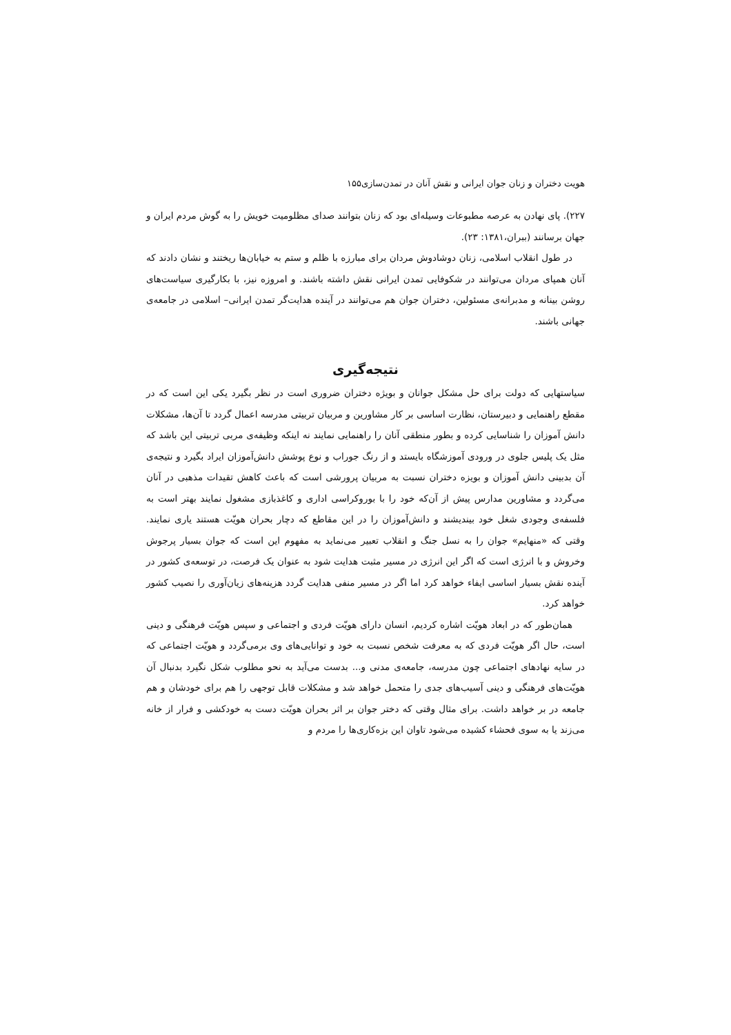هویت دختران و زنان جوان ایرانی و نقش آنان در تمدن‌سازی۱۵۵
۲۲۷). پای نهادن به عرصه مطبوعات وسیله‌ای بود که زنان بتوانند صدای مظلومیت خویش را به گوش مردم ایران و جهان برسانند (ببران،۱۳۸۱: ۲۳).
در طول انقلاب اسلامی، زنان دوشادوش مردان برای مبارزه با ظلم و ستم به خیابان‌ها ریختند و نشان دادند که آنان همپای مردان می‌توانند در شکوفایی تمدن ایرانی نقش داشته باشند. و امروزه نیز، با بکارگیری سیاست‌های روشن بینانه و مدبرانه‌ی مسئولین، دختران جوان هم می‌توانند در آینده هدایت‌گر تمدن ایرانی– اسلامی در جامعه‌ی جهانی باشند.
نتیجه‌گیری
سیاستهایی که دولت برای حل مشکل جوانان و بویژه دختران ضروری است در نظر بگیرد یکی این است که در مقطع راهنمایی و دبیرستان، نظارت اساسی بر کار مشاورین و مربیان تربیتی مدرسه اعمال گردد تا آن‌ها، مشکلات دانش آموزان را شناسایی کرده و بطور منطقی آنان را راهنمایی نمایند نه اینکه وظیفه‌ی مربی تربیتی این باشد که مثل یک پلیس جلوی در ورودی آموزشگاه بایستد و از رنگ جوراب و نوع پوشش دانش‌آموزان ایراد بگیرد و نتیجه‌ی آن بدبینی دانش آموزان و بویزه دختران نسبت به مربیان پرورشی است که باعث کاهش تقیدات مذهبی در آنان می‌گردد و مشاورین مدارس پیش از آن‌که خود را با بوروکراسی اداری و کاغذبازی مشغول نمایند بهتر است به فلسفه‌ی وجودی شغل خود بیندیشند و دانش‌آموزان را در این مقاطع که دچار بحران هویّت هستند یاری نمایند. وقتی که «منهایم» جوان را به نسل جنگ و انقلاب تعبیر می‌نماید به مفهوم این است که جوان بسیار پرجوش وخروش و با انرژی است که اگر این انرژی در مسیر مثبت هدایت شود به عنوان یک فرصت، در توسعه‌ی کشور در آینده نقش بسیار اساسی ایفاء خواهد کرد اما اگر در مسیر منفی هدایت گردد هزینه‌های زیان‌آوری را نصیب کشور خواهد کرد.
همان‌طور که در ابعاد هویّت اشاره کردیم، انسان دارای هویّت فردی و اجتماعی و سپس هویّت فرهنگی و دینی است، حال اگر هویّت فردی که به معرفت شخص نسبت به خود و توانایی‌های وی برمی‌گردد و هویّت اجتماعی که در سایه نهادهای اجتماعی چون مدرسه، جامعه‌ی مدنی و... بدست می‌آید به نحو مطلوب شکل نگیرد بدنبال آن هویّت‌های فرهنگی و دینی آسیب‌های جدی را متحمل خواهد شد و مشکلات قابل توجهی را هم برای خودشان و هم جامعه در بر خواهد داشت. برای مثال وقتی که دختر جوان بر اثر بحران هویّت دست به خودکشی و فرار از خانه می‌زند یا به سوی فحشاء کشیده می‌شود تاوان این بزه‌کاری‌ها را مردم و